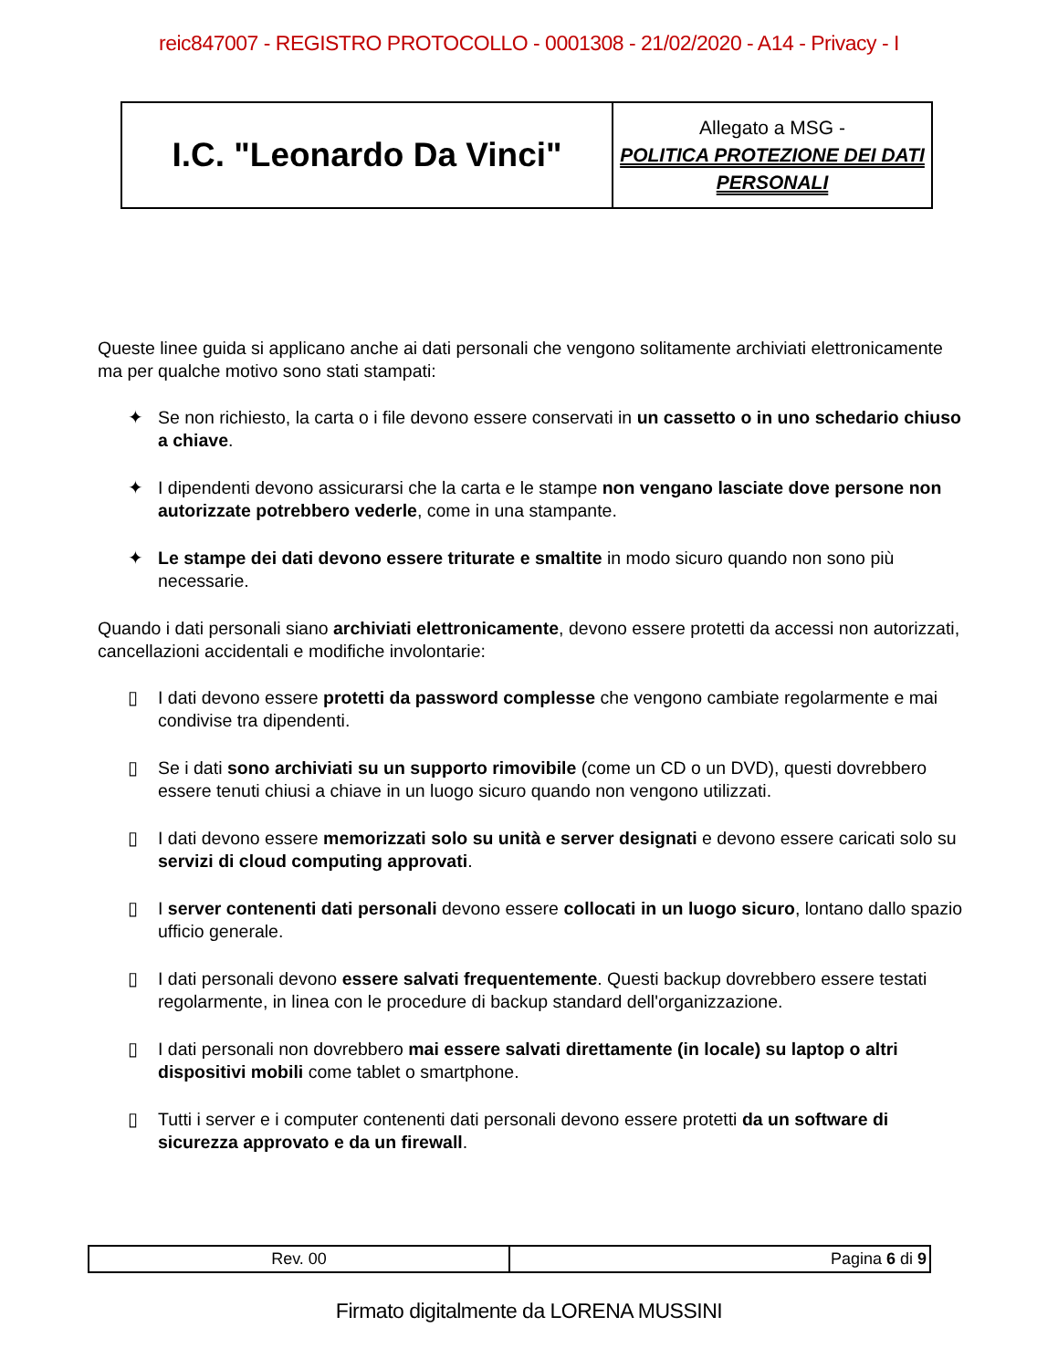reic847007 - REGISTRO PROTOCOLLO - 0001308 - 21/02/2020 - A14 - Privacy - I
| I.C. "Leonardo Da Vinci" | Allegato a MSG - POLITICA PROTEZIONE DEI DATI PERSONALI |
Queste linee guida si applicano anche ai dati personali che vengono solitamente archiviati elettronicamente ma per qualche motivo sono stati stampati:
✦ Se non richiesto, la carta o i file devono essere conservati in un cassetto o in uno schedario chiuso a chiave.
✦ I dipendenti devono assicurarsi che la carta e le stampe non vengano lasciate dove persone non autorizzate potrebbero vederle, come in una stampante.
✦ Le stampe dei dati devono essere triturate e smaltite in modo sicuro quando non sono più necessarie.
Quando i dati personali siano archiviati elettronicamente, devono essere protetti da accessi non autorizzati, cancellazioni accidentali e modifiche involontarie:
▯ I dati devono essere protetti da password complesse che vengono cambiate regolarmente e mai condivise tra dipendenti.
▯ Se i dati sono archiviati su un supporto rimovibile (come un CD o un DVD), questi dovrebbero essere tenuti chiusi a chiave in un luogo sicuro quando non vengono utilizzati.
▯ I dati devono essere memorizzati solo su unità e server designati e devono essere caricati solo su servizi di cloud computing approvati.
▯ I server contenenti dati personali devono essere collocati in un luogo sicuro, lontano dallo spazio ufficio generale.
▯ I dati personali devono essere salvati frequentemente. Questi backup dovrebbero essere testati regolarmente, in linea con le procedure di backup standard dell'organizzazione.
▯ I dati personali non dovrebbero mai essere salvati direttamente (in locale) su laptop o altri dispositivi mobili come tablet o smartphone.
▯ Tutti i server e i computer contenenti dati personali devono essere protetti da un software di sicurezza approvato e da un firewall.
| Rev. 00 | Pagina 6 di 9 |
Firmato digitalmente da LORENA MUSSINI